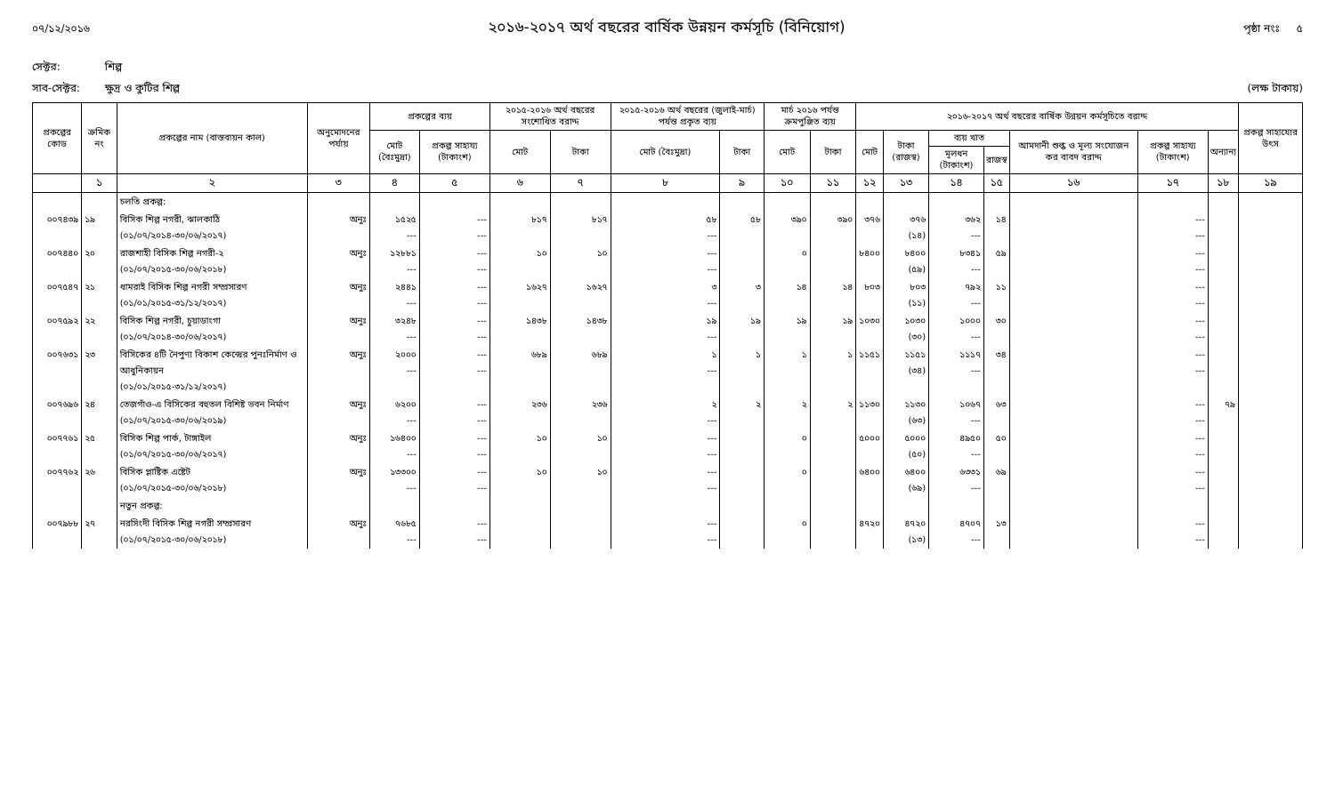০৭/১২/২০১৬
২০১৬-২০১৭ অর্থ বছরের বার্ষিক উন্নয়ন কর্মসূচি (বিনিয়োগ)
পৃষ্ঠা নংঃ ৫
সেক্টর: শিল্প
সাব-সেক্টর: ক্ষুদ্র ও কুটির শিল্প
(লক্ষ টাকায়)
| প্রকল্পের কোড | ক্রমিক নং | প্রকল্পের নাম (বাস্তবায়ন কাল) | অনুমোদনের পর্যায় | প্রকল্পের ব্যয় | | ২০১৫-২০১৬ অর্থ বছরের সংশোধিত বরাদ্দ | | ২০১৫-২০১৬ অর্থ বছরের (জুলাই-মার্চ) পর্যন্ত প্রকৃত ব্যয় | | মার্চ ২০১৬ পর্যন্ত ক্রমপুঞ্জিত ব্যয় | | ২০১৬-২০১৭ অর্থ বছরের বার্ষিক উন্নয়ন কর্মসূচিতে বরাদ্দ | | | | | | | প্রকল্প সাহায্যের উৎস |
| --- | --- | --- | --- | --- | --- | --- | --- | --- | --- | --- | --- | --- | --- | --- | --- | --- | --- | --- | --- |
| | | | | মোট (বৈঃমুদ্রা) | প্রকল্প সাহায্য (টাকাংশ) | মোট | টাকা | মোট (বৈঃমুদ্রা) | টাকা | মোট | টাকা | মোট | টাকা (রাজস্ব) | ব্যয় খাত | | আমদানী শুল্ক ও মূল্য সংযোজন কর বাবদ বরাদ্দ | প্রকল্প সাহায্য (টাকাংশ) | অন্যান্য | |
| | | | | | | | | | | | | | | মূলধন (টাকাংশ) | রাজস্ব | | | | |
| | ১ | ২ | ৩ | ৪ | ৫ | ৬ | ৭ | ৮ | ৯ | ১০ | ১১ | ১২ | ১৩ | ১৪ | ১৫ | ১৬ | ১৭ | ১৮ | ১৯ |
| | | চলতি প্রকল্প: | | | | | | | | | | | | | | | | | |
| ০০৭৪৩৯ | ১৯ | বিসিক শিল্প নগরী, ঝালকাঠি (০১/০৭/২০১৪-৩০/০৬/২০১৭) | অনুঃ | ১৫২৫ --- | --- --- | ৮১৭ | ৮১৭ | ৫৮ --- | ৫৮ | ৩৯০ | ৩৯০ | ৩৭৬ | ৩৭৬ (১৪) | ৩৬২ --- | ১৪ | | --- --- | | |
| ০০৭৪৪০ | ২০ | রাজশাহী বিসিক শিল্প নগরী-২ (০১/০৭/২০১৫-৩০/০৬/২০১৮) | অনুঃ | ১২৮৮১ --- | --- --- | ১০ | ১০ | --- --- | | ০ | | ৮৪০০ | ৮৪০০ (৫৯) | ৮৩৪১ --- | ৫৯ | | --- --- | | |
| ০০৭৫৪৭ | ২১ | ধামরাই বিসিক শিল্প নগরী সম্প্রসারণ (০১/০১/২০১৫-৩১/১২/২০১৭) | অনুঃ | ২৪৪১ --- | --- --- | ১৬২৭ | ১৬২৭ | ৩ --- | ৩ | ১৪ | ১৪ | ৮০৩ | ৮০৩ (১১) | ৭৯২ --- | ১১ | | --- --- | | |
| ০০৭৫৯২ | ২২ | বিসিক শিল্প নগরী, চুয়াডাংগা (০১/০৭/২০১৪-৩০/০৬/২০১৭) | অনুঃ | ৩২৪৮ --- | --- --- | ১৪৩৮ | ১৪৩৮ | ১৯ --- | ১৯ | ১৯ | ১৯ | ১০৩০ | ১০৩০ (৩০) | ১০০০ --- | ৩০ | | --- --- | | |
| ০০৭৬৩১ | ২৩ | বিসিকের ৪টি নৈপুণ্য বিকাশ কেন্দ্রের পুনঃনির্মাণ ও আধুনিকায়ন (০১/০১/২০১৫-৩১/১২/২০১৭) | অনুঃ | ২০০০ --- | --- --- | ৬৮৯ | ৬৮৯ | ১ --- | ১ | ১ | ১ | ১১৫১ | ১১৫১ (৩৪) | ১১১৭ --- | ৩৪ | | --- --- | | |
| ০০৭৬৯৬ | ২৪ | তেজগাঁও-এ বিসিকের বহুতল বিশিষ্ট ভবন নির্মাণ (০১/০৭/২০১৫-৩০/০৬/২০১৯) | অনুঃ | ৬২০০ --- | --- --- | ২৩৬ | ২৩৬ | ২ --- | ২ | ২ | ২ | ১১৩০ | ১১৩০ (৬৩) | ১০৬৭ --- | ৬৩ | | --- --- | ৭৯ | |
| ০০৭৭৬১ | ২৫ | বিসিক শিল্প পার্ক, টাঙ্গাইল (০১/০৭/২০১৫-৩০/০৬/২০১৭) | অনুঃ | ১৬৪০০ --- | --- --- | ১০ | ১০ | --- --- | | ০ | | ৫০০০ | ৫০০০ (৫০) | ৪৯৫০ --- | ৫০ | | --- --- | | |
| ০০৭৭৬২ | ২৬ | বিসিক প্লাষ্টিক এষ্টেট (০১/০৭/২০১৫-৩০/০৬/২০১৮) | অনুঃ | ১৩৩০০ --- | --- --- | ১০ | ১০ | --- --- | | ০ | | ৬৪০০ | ৬৪০০ (৬৯) | ৬৩৩১ --- | ৬৯ | | --- --- | | |
| | | নতুন প্রকল্প: | | | | | | | | | | | | | | | | | |
| ০০৭৯৮৮ | ২৭ | নরসিংদী বিসিক শিল্প নগরী সম্প্রসারণ (০১/০৭/২০১৫-৩০/০৬/২০১৮) | অনুঃ | ৭৬৮৫ --- | --- --- | | | --- --- | | ০ | | ৪৭২০ | ৪৭২০ (১৩) | ৪৭০৭ --- | ১৩ | | --- --- | | |